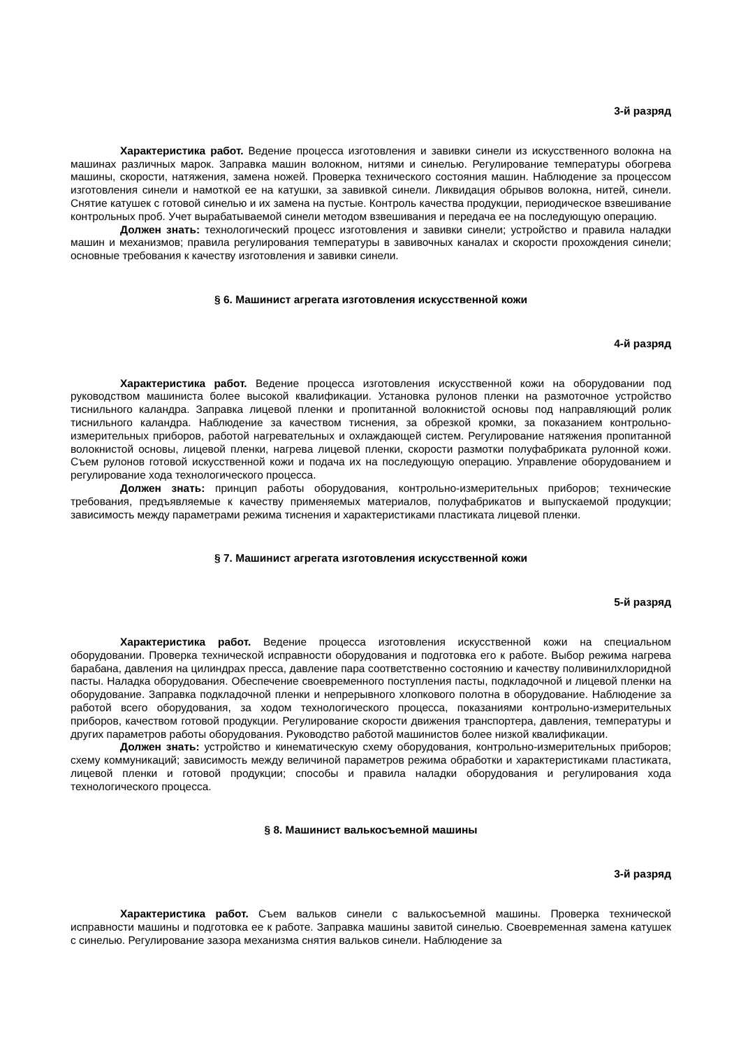3-й разряд
Характеристика работ. Ведение процесса изготовления и завивки синели из искусственного волокна на машинах различных марок. Заправка машин волокном, нитями и синелью. Регулирование температуры обогрева машины, скорости, натяжения, замена ножей. Проверка технического состояния машин. Наблюдение за процессом изготовления синели и намоткой ее на катушки, за завивкой синели. Ликвидация обрывов волокна, нитей, синели. Снятие катушек с готовой синелью и их замена на пустые. Контроль качества продукции, периодическое взвешивание контрольных проб. Учет вырабатываемой синели методом взвешивания и передача ее на последующую операцию.
Должен знать: технологический процесс изготовления и завивки синели; устройство и правила наладки машин и механизмов; правила регулирования температуры в завивочных каналах и скорости прохождения синели; основные требования к качеству изготовления и завивки синели.
§ 6. Машинист агрегата изготовления искусственной кожи
4-й разряд
Характеристика работ. Ведение процесса изготовления искусственной кожи на оборудовании под руководством машиниста более высокой квалификации. Установка рулонов пленки на размоточное устройство тиснильного каландра. Заправка лицевой пленки и пропитанной волокнистой основы под направляющий ролик тиснильного каландра. Наблюдение за качеством тиснения, за обрезкой кромки, за показанием контрольно-измерительных приборов, работой нагревательных и охлаждающей систем. Регулирование натяжения пропитанной волокнистой основы, лицевой пленки, нагрева лицевой пленки, скорости размотки полуфабриката рулонной кожи. Съем рулонов готовой искусственной кожи и подача их на последующую операцию. Управление оборудованием и регулирование хода технологического процесса.
Должен знать: принцип работы оборудования, контрольно-измерительных приборов; технические требования, предъявляемые к качеству применяемых материалов, полуфабрикатов и выпускаемой продукции; зависимость между параметрами режима тиснения и характеристиками пластиката лицевой пленки.
§ 7. Машинист агрегата изготовления искусственной кожи
5-й разряд
Характеристика работ. Ведение процесса изготовления искусственной кожи на специальном оборудовании. Проверка технической исправности оборудования и подготовка его к работе. Выбор режима нагрева барабана, давления на цилиндрах пресса, давление пара соответственно состоянию и качеству поливинилхлоридной пасты. Наладка оборудования. Обеспечение своевременного поступления пасты, подкладочной и лицевой пленки на оборудование. Заправка подкладочной пленки и непрерывного хлопкового полотна в оборудование. Наблюдение за работой всего оборудования, за ходом технологического процесса, показаниями контрольно-измерительных приборов, качеством готовой продукции. Регулирование скорости движения транспортера, давления, температуры и других параметров работы оборудования. Руководство работой машинистов более низкой квалификации.
Должен знать: устройство и кинематическую схему оборудования, контрольно-измерительных приборов; схему коммуникаций; зависимость между величиной параметров режима обработки и характеристиками пластиката, лицевой пленки и готовой продукции; способы и правила наладки оборудования и регулирования хода технологического процесса.
§ 8. Машинист валькосъемной машины
3-й разряд
Характеристика работ. Съем вальков синели с валькосъемной машины. Проверка технической исправности машины и подготовка ее к работе. Заправка машины завитой синелью. Своевременная замена катушек с синелью. Регулирование зазора механизма снятия вальков синели. Наблюдение за